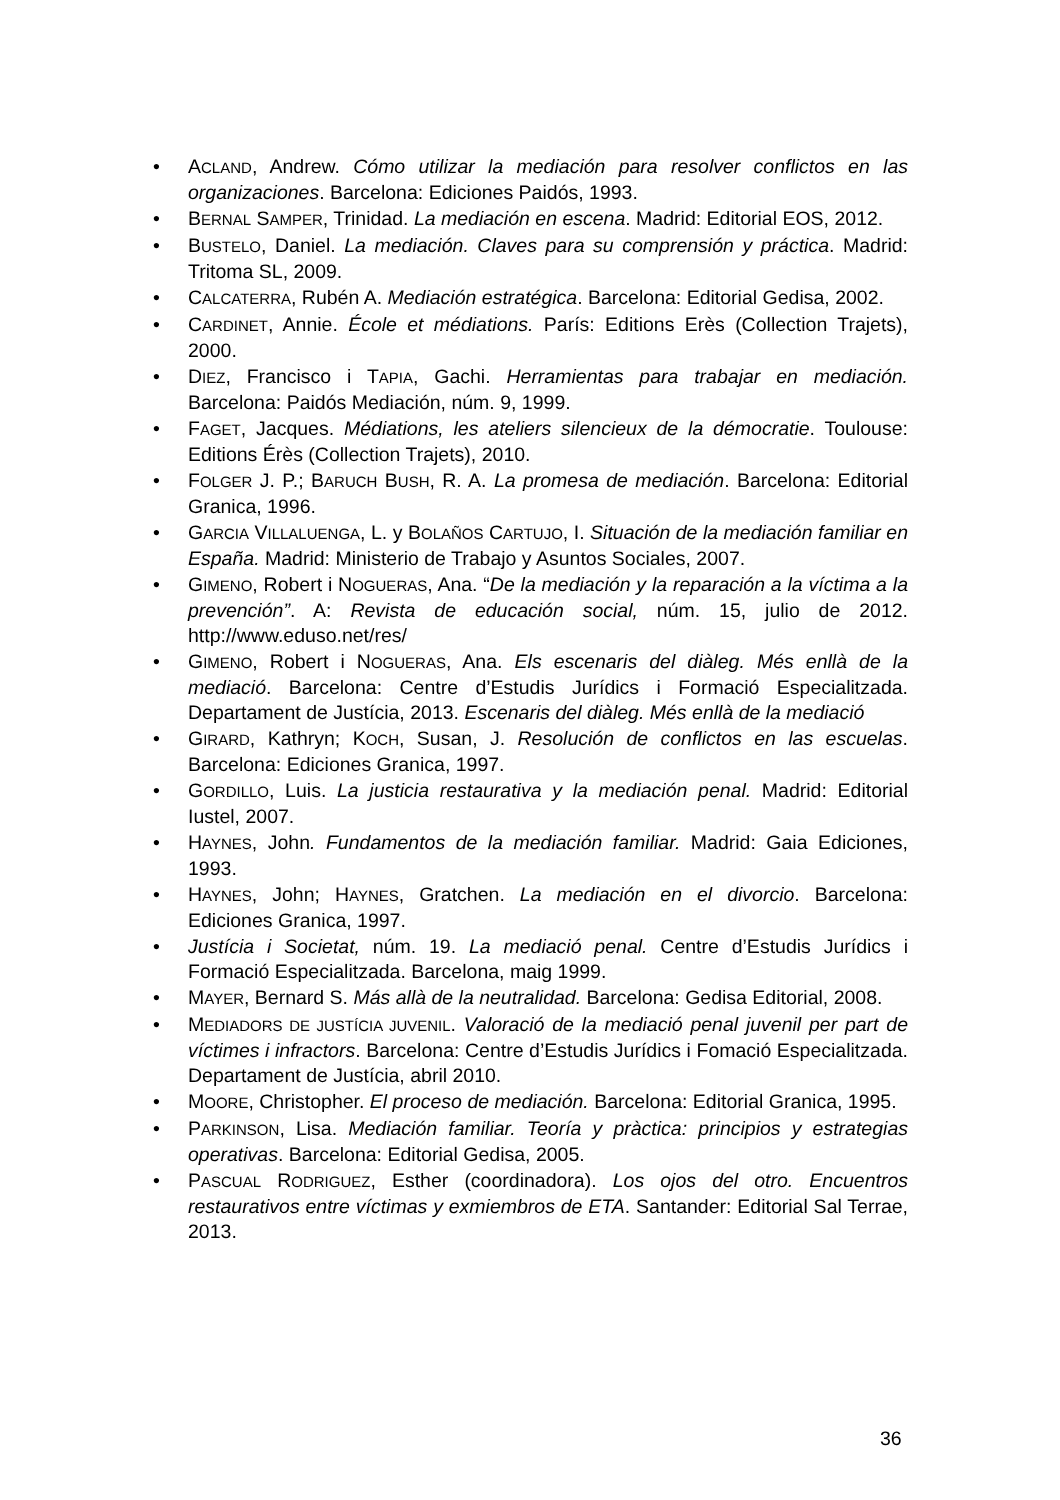• ACLAND, Andrew. Cómo utilizar la mediación para resolver conflictos en las organizaciones. Barcelona: Ediciones Paidós, 1993.
• BERNAL SAMPER, Trinidad. La mediación en escena. Madrid: Editorial EOS, 2012.
• BUSTELO, Daniel. La mediación. Claves para su comprensión y práctica. Madrid: Tritoma SL, 2009.
• CALCATERRA, Rubén A. Mediación estratégica. Barcelona: Editorial Gedisa, 2002.
• CARDINET, Annie. École et médiations. París: Editions Erès (Collection Trajets), 2000.
• DIEZ, Francisco i TAPIA, Gachi. Herramientas para trabajar en mediación. Barcelona: Paidós Mediación, núm. 9, 1999.
• FAGET, Jacques. Médiations, les ateliers silencieux de la démocratie. Toulouse: Editions Érès (Collection Trajets), 2010.
• FOLGER J. P.; BARUCH BUSH, R. A. La promesa de mediación. Barcelona: Editorial Granica, 1996.
• GARCIA VILLALUENGA, L. y BOLAÑOS CARTUJO, I. Situación de la mediación familiar en España. Madrid: Ministerio de Trabajo y Asuntos Sociales, 2007.
• GIMENO, Robert i NOGUERAS, Ana. “De la mediación y la reparación a la víctima a la prevención”. A: Revista de educación social, núm. 15, julio de 2012. http://www.eduso.net/res/
• GIMENO, Robert i NOGUERAS, Ana. Els escenaris del diàleg. Més enllà de la mediació. Barcelona: Centre d’Estudis Jurídics i Formació Especialitzada. Departament de Justícia, 2013. Escenaris del diàleg. Més enllà de la mediació
• GIRARD, Kathryn; KOCH, Susan, J. Resolución de conflictos en las escuelas. Barcelona: Ediciones Granica, 1997.
• GORDILLO, Luis. La justicia restaurativa y la mediación penal. Madrid: Editorial Iustel, 2007.
• HAYNES, John. Fundamentos de la mediación familiar. Madrid: Gaia Ediciones, 1993.
• HAYNES, John; HAYNES, Gratchen. La mediación en el divorcio. Barcelona: Ediciones Granica, 1997.
• Justícia i Societat, núm. 19. La mediació penal. Centre d’Estudis Jurídics i Formació Especialitzada. Barcelona, maig 1999.
• MAYER, Bernard S. Más allà de la neutralidad. Barcelona: Gedisa Editorial, 2008.
• MEDIADORS DE JUSTÍCIA JUVENIL. Valoració de la mediació penal juvenil per part de víctimes i infractors. Barcelona: Centre d’Estudis Jurídics i Fomació Especialitzada. Departament de Justícia, abril 2010.
• MOORE, Christopher. El proceso de mediación. Barcelona: Editorial Granica, 1995.
• PARKINSON, Lisa. Mediación familiar. Teoría y pràctica: principios y estrategias operativas. Barcelona: Editorial Gedisa, 2005.
• PASCUAL RODRIGUEZ, Esther (coordinadora). Los ojos del otro. Encuentros restaurativos entre víctimas y exmiembros de ETA. Santander: Editorial Sal Terrae, 2013.
36